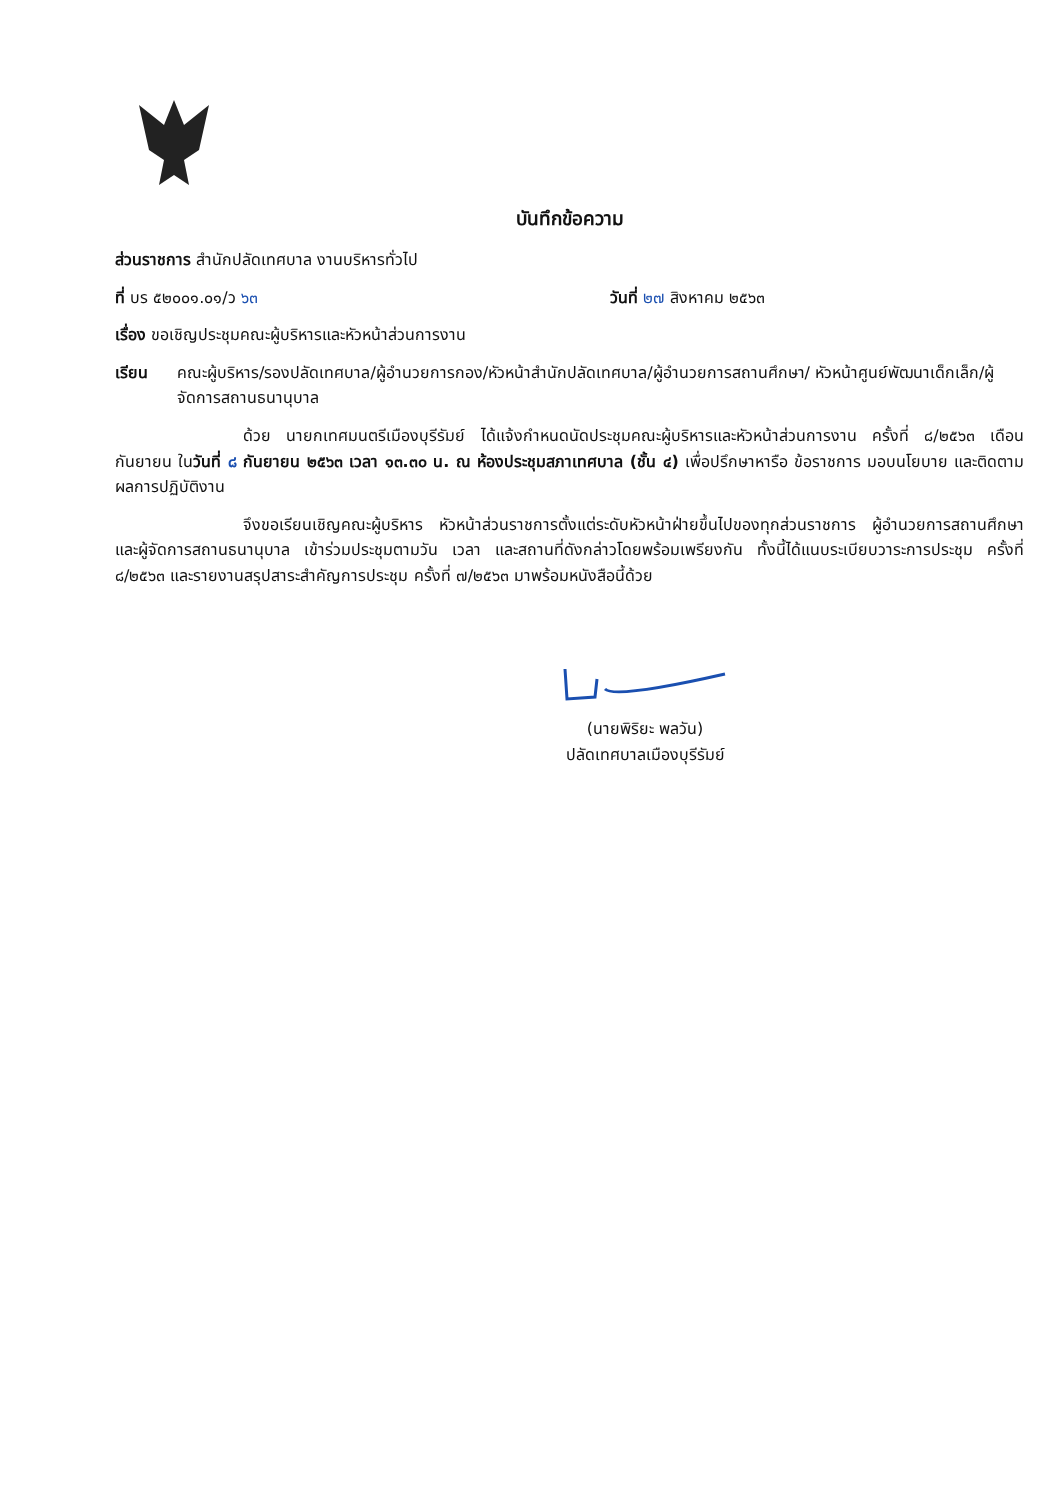บันทึกข้อความ
ส่วนราชการ สำนักปลัดเทศบาล งานบริหารทั่วไป
ที่ บร ๕๒๐๐๑.๐๑/ว ๖๓ วันที่ ๒๗ สิงหาคม ๒๕๖๓
เรื่อง ขอเชิญประชุมคณะผู้บริหารและหัวหน้าส่วนการงาน
เรียน คณะผู้บริหาร/รองปลัดเทศบาล/ผู้อำนวยการกอง/หัวหน้าสำนักปลัดเทศบาล/ผู้อำนวยการสถานศึกษา/ หัวหน้าศูนย์พัฒนาเด็กเล็ก/ผู้จัดการสถานธนานุบาล
ด้วย นายกเทศมนตรีเมืองบุรีรัมย์ ได้แจ้งกำหนดนัดประชุมคณะผู้บริหารและหัวหน้าส่วนการงาน ครั้งที่ ๘/๒๕๖๓ เดือนกันยายน ในวันที่ ๘ กันยายน ๒๕๖๓ เวลา ๑๓.๓๐ น. ณ ห้องประชุมสภาเทศบาล (ชั้น ๔) เพื่อปรึกษาหารือ ข้อราชการ มอบนโยบาย และติดตามผลการปฏิบัติงาน
จึงขอเรียนเชิญคณะผู้บริหาร หัวหน้าส่วนราชการตั้งแต่ระดับหัวหน้าฝ่ายขึ้นไปของทุกส่วนราชการ ผู้อำนวยการสถานศึกษา และผู้จัดการสถานธนานุบาล เข้าร่วมประชุมตามวัน เวลา และสถานที่ดังกล่าวโดยพร้อมเพรียงกัน ทั้งนี้ได้แนบระเบียบวาระการประชุม ครั้งที่ ๘/๒๕๖๓ และรายงานสรุปสาระสำคัญการประชุม ครั้งที่ ๗/๒๕๖๓ มาพร้อมหนังสือนี้ด้วย
(นายพิริยะ พลวัน)
ปลัดเทศบาลเมืองบุรีรัมย์